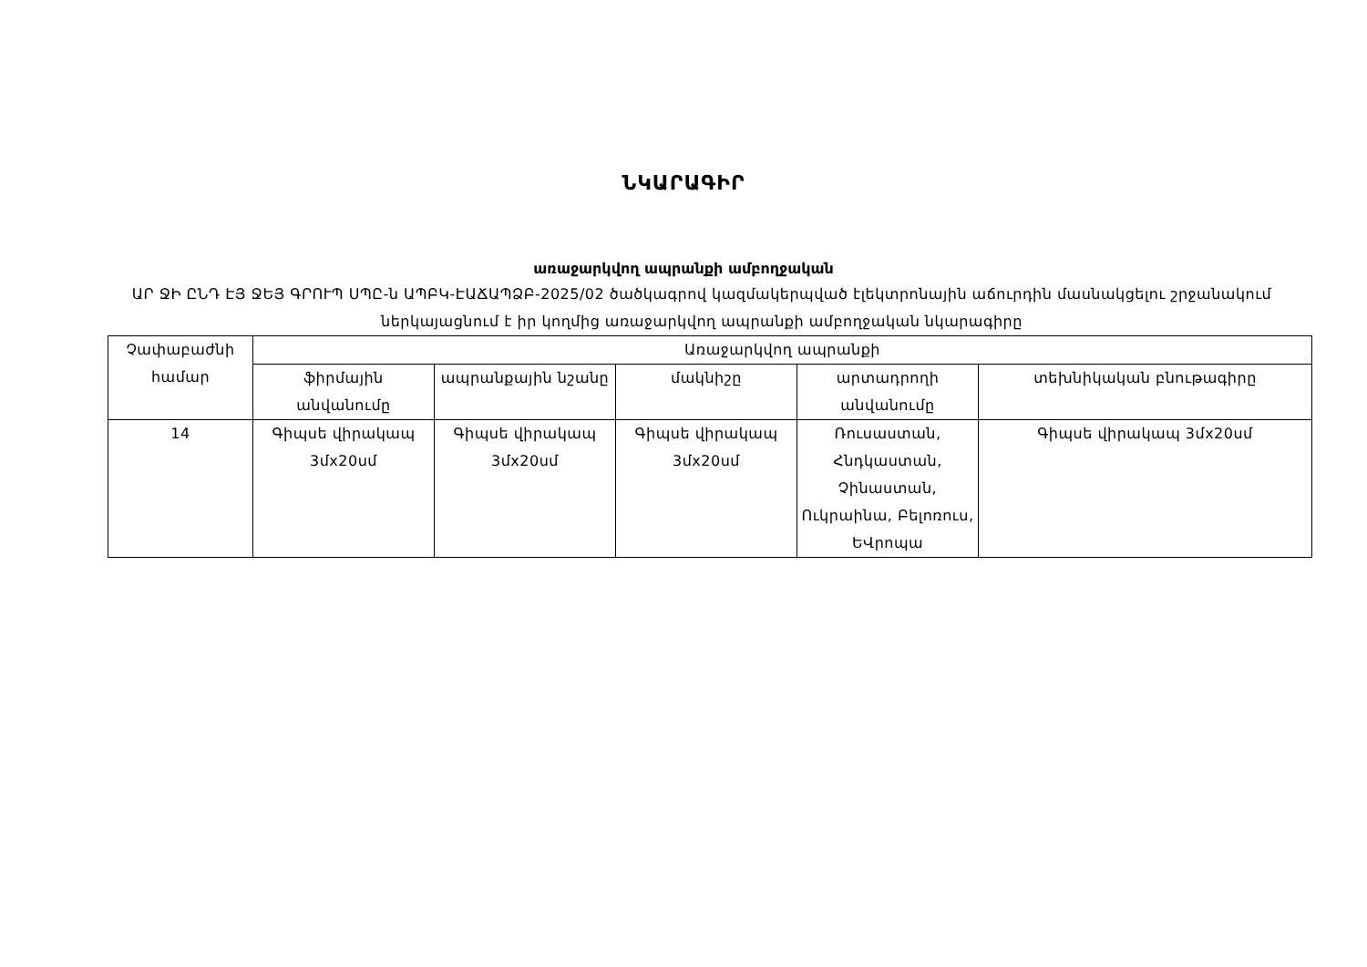ՆԿԱՐԱԳԻՐ
առաջարկվող ապրանքի ամբողջական
ԱՐ ՋԻ ԸՆԴ ԷՅ ՋԵՅ ԳՐՈՒՊ ՍՊԸ-ն ԱՊԲԿ-ԷԱՃԱՊՁԲ-2025/02 ծածկագրով կազմակերպված էլեկտրոնային աճուրդին մասնակցելու շրջանակում ներկայացնում է իր կողմից առաջարկվող ապրանքի ամբողջական նկարագիրը
| Չափաբաժնի համար | Առաջարկվող ապրանքի | | | | |
| --- | --- | --- | --- | --- | --- |
| | ֆիրմային անվանումը | ապրանքային նշանը | մակնիշը | արտադրողի անվանումը | տեխնիկական բնութագիրը |
| 14 | Գիպսե վիրակապ 3մx20սմ | Գիպսե վիրակապ 3մx20սմ | Գիպսե վիրակապ 3մx20սմ | Ռուսաստան, Հնդկաստան, Չինաստան, Ուկրաինա, Բելոռուս, ԵՎրոպա | Գիպսե վիրակապ 3մx20սմ |